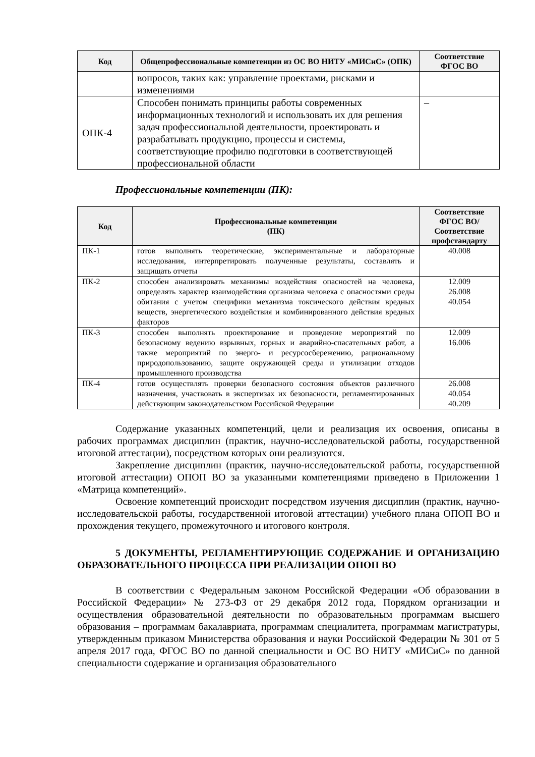| Код | Общепрофессиональные компетенции из ОС ВО НИТУ «МИСиС» (ОПК) | Соответствие ФГОС ВО |
| --- | --- | --- |
| | вопросов, таких как: управление проектами, рисками и изменениями | |
| ОПК-4 | Способен понимать принципы работы современных информационных технологий и использовать их для решения задач профессиональной деятельности, проектировать и разрабатывать продукцию, процессы и системы, соответствующие профилю подготовки в соответствующей профессиональной области | – |
Профессиональные компетенции (ПК):
| Код | Профессиональные компетенции (ПК) | Соответствие ФГОС ВО/ Соответствие профстандарту |
| --- | --- | --- |
| ПК-1 | готов выполнять теоретические, экспериментальные и лабораторные исследования, интерпретировать полученные результаты, составлять и защищать отчеты | 40.008 |
| ПК-2 | способен анализировать механизмы воздействия опасностей на человека, определять характер взаимодействия организма человека с опасностями среды обитания с учетом специфики механизма токсического действия вредных веществ, энергетического воздействия и комбинированного действия вредных факторов | 12.009 26.008 40.054 |
| ПК-3 | способен выполнять проектирование и проведение мероприятий по безопасному ведению взрывных, горных и аварийно-спасательных работ, а также мероприятий по энерго- и ресурсосбережению, рациональному природопользованию, защите окружающей среды и утилизации отходов промышленного производства | 12.009 16.006 |
| ПК-4 | готов осуществлять проверки безопасного состояния объектов различного назначения, участвовать в экспертизах их безопасности, регламентированных действующим законодательством Российской Федерации | 26.008 40.054 40.209 |
Содержание указанных компетенций, цели и реализация их освоения, описаны в рабочих программах дисциплин (практик, научно-исследовательской работы, государственной итоговой аттестации), посредством которых они реализуются.
Закрепление дисциплин (практик, научно-исследовательской работы, государственной итоговой аттестации) ОПОП ВО за указанными компетенциями приведено в Приложении 1 «Матрица компетенций».
Освоение компетенций происходит посредством изучения дисциплин (практик, научно-исследовательской работы, государственной итоговой аттестации) учебного плана ОПОП ВО и прохождения текущего, промежуточного и итогового контроля.
5 ДОКУМЕНТЫ, РЕГЛАМЕНТИРУЮЩИЕ СОДЕРЖАНИЕ И ОРГАНИЗАЦИЮ ОБРАЗОВАТЕЛЬНОГО ПРОЦЕССА ПРИ РЕАЛИЗАЦИИ ОПОП ВО
В соответствии с Федеральным законом Российской Федерации «Об образовании в Российской Федерации» № 273-ФЗ от 29 декабря 2012 года, Порядком организации и осуществления образовательной деятельности по образовательным программам высшего образования – программам бакалавриата, программам специалитета, программам магистратуры, утвержденным приказом Министерства образования и науки Российской Федерации № 301 от 5 апреля 2017 года, ФГОС ВО по данной специальности и ОС ВО НИТУ «МИСиС» по данной специальности содержание и организация образовательного